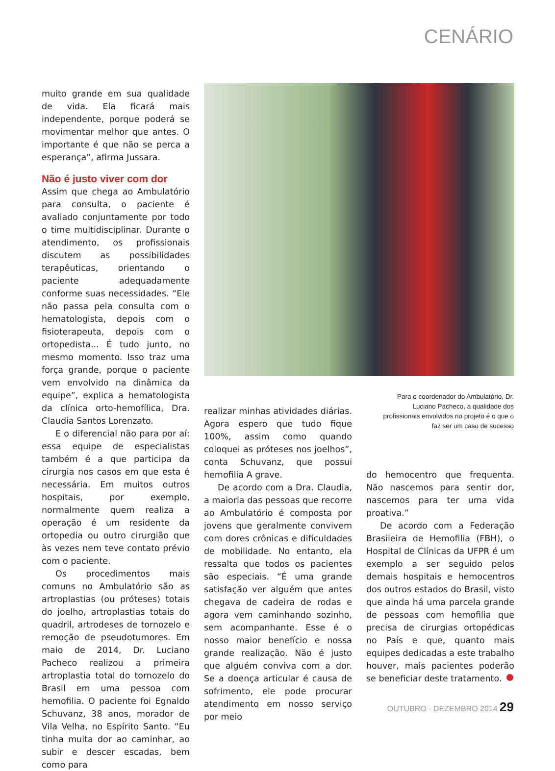CENÁRIO
muito grande em sua qualidade de vida. Ela ficará mais independente, porque poderá se movimentar melhor que antes. O importante é que não se perca a esperança”, afirma Jussara.
Não é justo viver com dor
Assim que chega ao Ambulatório para consulta, o paciente é avaliado conjuntamente por todo o time multidisciplinar. Durante o atendimento, os profissionais discutem as possibilidades terapêuticas, orientando o paciente adequadamente conforme suas necessidades. “Ele não passa pela consulta com o hematologista, depois com o fisioterapeuta, depois com o ortopedista... É tudo junto, no mesmo momento. Isso traz uma força grande, porque o paciente vem envolvido na dinâmica da equipe”, explica a hematologista da clínica orto-hemofílica, Dra. Claudia Santos Lorenzato.
E o diferencial não para por aí: essa equipe de especialistas também é a que participa da cirurgia nos casos em que esta é necessária. Em muitos outros hospitais, por exemplo, normalmente quem realiza a operação é um residente da ortopedia ou outro cirurgião que às vezes nem teve contato prévio com o paciente.
Os procedimentos mais comuns no Ambulatório são as artroplastias (ou próteses) totais do joelho, artroplastias totais do quadril, artrodeses de tornozelo e remoção de pseudotumores. Em maio de 2014, Dr. Luciano Pacheco realizou a primeira artroplastia total do tornozelo do Brasil em uma pessoa com hemofilia. O paciente foi Egnaldo Schuvanz, 38 anos, morador de Vila Velha, no Espírito Santo. “Eu tinha muita dor ao caminhar, ao subir e descer escadas, bem como para
Para o coordenador do Ambulatório, Dr. Luciano Pacheco, a qualidade dos profissionais envolvidos no projeto é o que o faz ser um caso de sucesso
realizar minhas atividades diárias. Agora espero que tudo fique 100%, assim como quando coloquei as próteses nos joelhos”, conta Schuvanz, que possui hemofilia A grave.
De acordo com a Dra. Claudia, a maioria das pessoas que recorre ao Ambulatório é composta por jovens que geralmente convivem com dores crônicas e dificuldades de mobilidade. No entanto, ela ressalta que todos os pacientes são especiais. “É uma grande satisfação ver alguém que antes chegava de cadeira de rodas e agora vem caminhando sozinho, sem acompanhante. Esse é o nosso maior benefício e nossa grande realização. Não é justo que alguém conviva com a dor. Se a doença articular é causa de sofrimento, ele pode procurar atendimento em nosso serviço por meio
do hemocentro que frequenta. Não nascemos para sentir dor, nascemos para ter uma vida proativa.”
De acordo com a Federação Brasileira de Hemofilia (FBH), o Hospital de Clínicas da UFPR é um exemplo a ser seguido pelos demais hospitais e hemocentros dos outros estados do Brasil, visto que ainda há uma parcela grande de pessoas com hemofilia que precisa de cirurgias ortopédicas no País e que, quanto mais equipes dedicadas a este trabalho houver, mais pacientes poderão se beneficiar deste tratamento.
OUTUBRO - DEZEMBRO 2014 29